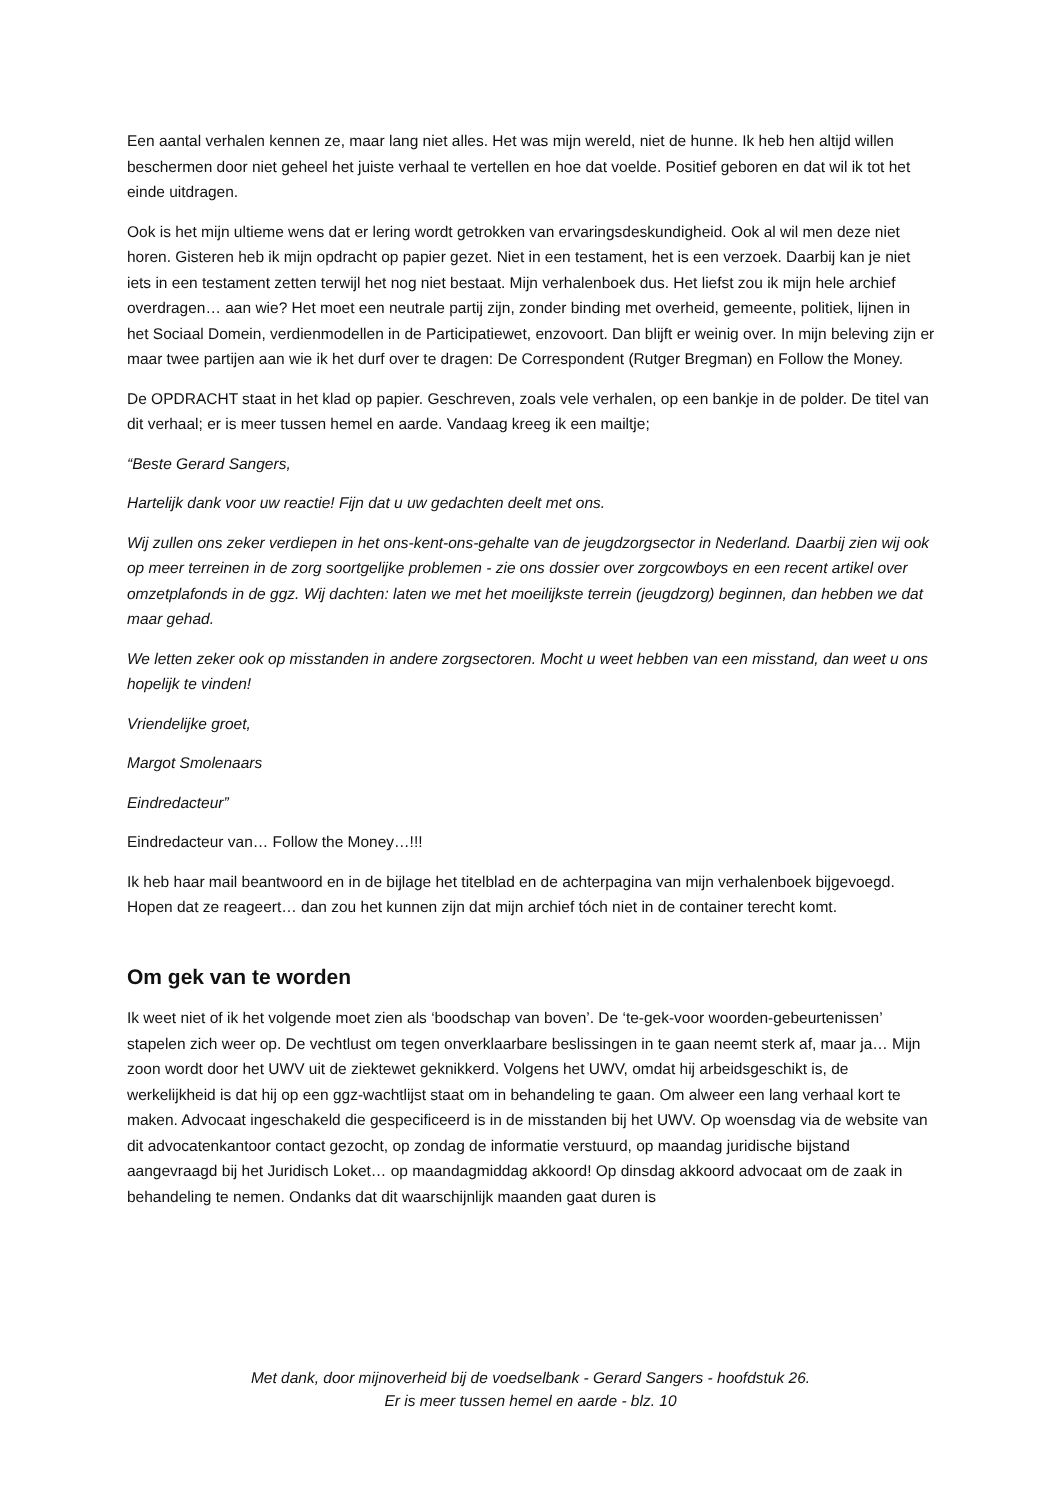Een aantal verhalen kennen ze, maar lang niet alles. Het was mijn wereld, niet de hunne. Ik heb hen altijd willen beschermen door niet geheel het juiste verhaal te vertellen en hoe dat voelde. Positief geboren en dat wil ik tot het einde uitdragen.
Ook is het mijn ultieme wens dat er lering wordt getrokken van ervaringsdeskundigheid. Ook al wil men deze niet horen. Gisteren heb ik mijn opdracht op papier gezet. Niet in een testament, het is een verzoek. Daarbij kan je niet iets in een testament zetten terwijl het nog niet bestaat. Mijn verhalenboek dus. Het liefst zou ik mijn hele archief overdragen… aan wie? Het moet een neutrale partij zijn, zonder binding met overheid, gemeente, politiek, lijnen in het Sociaal Domein, verdienmodellen in de Participatiewet, enzovoort. Dan blijft er weinig over. In mijn beleving zijn er maar twee partijen aan wie ik het durf over te dragen: De Correspondent (Rutger Bregman) en Follow the Money.
De OPDRACHT staat in het klad op papier. Geschreven, zoals vele verhalen, op een bankje in de polder. De titel van dit verhaal; er is meer tussen hemel en aarde. Vandaag kreeg ik een mailtje;
“Beste Gerard Sangers,
Hartelijk dank voor uw reactie! Fijn dat u uw gedachten deelt met ons.
Wij zullen ons zeker verdiepen in het ons-kent-ons-gehalte van de jeugdzorgsector in Nederland. Daarbij zien wij ook op meer terreinen in de zorg soortgelijke problemen - zie ons dossier over zorgcowboys en een recent artikel over omzetplafonds in de ggz. Wij dachten: laten we met het moeilijkste terrein (jeugdzorg) beginnen, dan hebben we dat maar gehad.
We letten zeker ook op misstanden in andere zorgsectoren. Mocht u weet hebben van een misstand, dan weet u ons hopelijk te vinden!
Vriendelijke groet,
Margot Smolenaars
Eindredacteur”
Eindredacteur van… Follow the Money…!!!
Ik heb haar mail beantwoord en in de bijlage het titelblad en de achterpagina van mijn verhalenboek bijgevoegd. Hopen dat ze reageert… dan zou het kunnen zijn dat mijn archief tóch niet in de container terecht komt.
Om gek van te worden
Ik weet niet of ik het volgende moet zien als ‘boodschap van boven’. De ‘te-gek-voor woorden-gebeurtenissen’ stapelen zich weer op. De vechtlust om tegen onverklaarbare beslissingen in te gaan neemt sterk af, maar ja… Mijn zoon wordt door het UWV uit de ziektewet geknikkerd. Volgens het UWV, omdat hij arbeidsgeschikt is, de werkelijkheid is dat hij op een ggz-wachtlijst staat om in behandeling te gaan. Om alweer een lang verhaal kort te maken. Advocaat ingeschakeld die gespecificeerd is in de misstanden bij het UWV. Op woensdag via de website van dit advocatenkantoor contact gezocht, op zondag de informatie verstuurd, op maandag juridische bijstand aangevraagd bij het Juridisch Loket… op maandagmiddag akkoord! Op dinsdag akkoord advocaat om de zaak in behandeling te nemen. Ondanks dat dit waarschijnlijk maanden gaat duren is
Met dank, door mijnoverheid bij de voedselbank - Gerard Sangers - hoofdstuk 26.
Er is meer tussen hemel en aarde - blz. 10